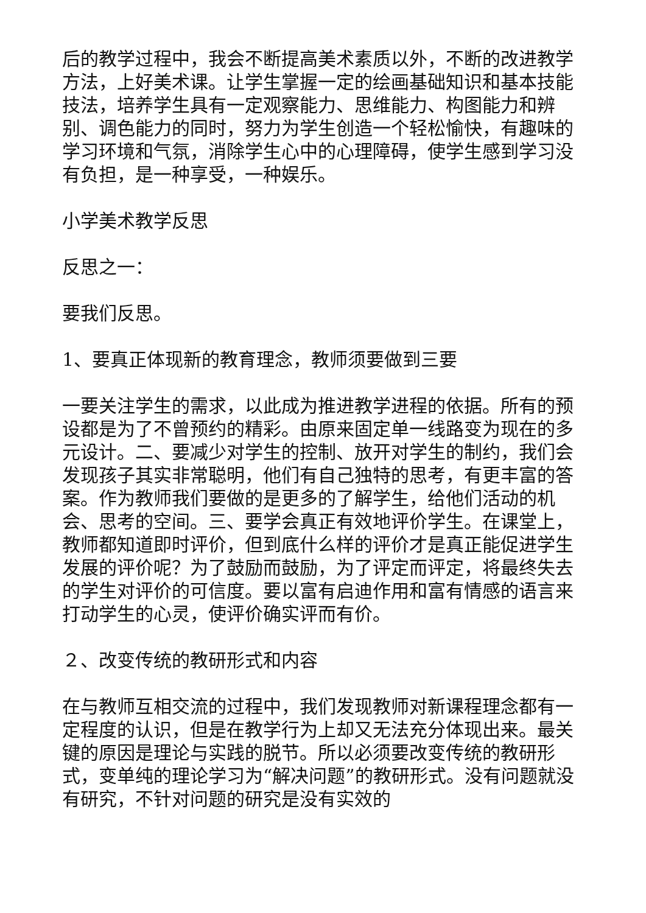后的教学过程中，我会不断提高美术素质以外，不断的改进教学方法，上好美术课。让学生掌握一定的绘画基础知识和基本技能技法，培养学生具有一定观察能力、思维能力、构图能力和辨别、调色能力的同时，努力为学生创造一个轻松愉快，有趣味的学习环境和气氛，消除学生心中的心理障碍，使学生感到学习没有负担，是一种享受，一种娱乐。
小学美术教学反思
反思之一：
要我们反思。
1、要真正体现新的教育理念，教师须要做到三要
一要关注学生的需求，以此成为推进教学进程的依据。所有的预设都是为了不曾预约的精彩。由原来固定单一线路变为现在的多元设计。二、要减少对学生的控制、放开对学生的制约，我们会发现孩子其实非常聪明，他们有自己独特的思考，有更丰富的答案。作为教师我们要做的是更多的了解学生，给他们活动的机会、思考的空间。三、要学会真正有效地评价学生。在课堂上，教师都知道即时评价，但到底什么样的评价才是真正能促进学生发展的评价呢？为了鼓励而鼓励，为了评定而评定，将最终失去的学生对评价的可信度。要以富有启迪作用和富有情感的语言来打动学生的心灵，使评价确实评而有价。
２、改变传统的教研形式和内容
在与教师互相交流的过程中，我们发现教师对新课程理念都有一定程度的认识，但是在教学行为上却又无法充分体现出来。最关键的原因是理论与实践的脱节。所以必须要改变传统的教研形式，变单纯的理论学习为“解决问题”的教研形式。没有问题就没有研究，不针对问题的研究是没有实效的